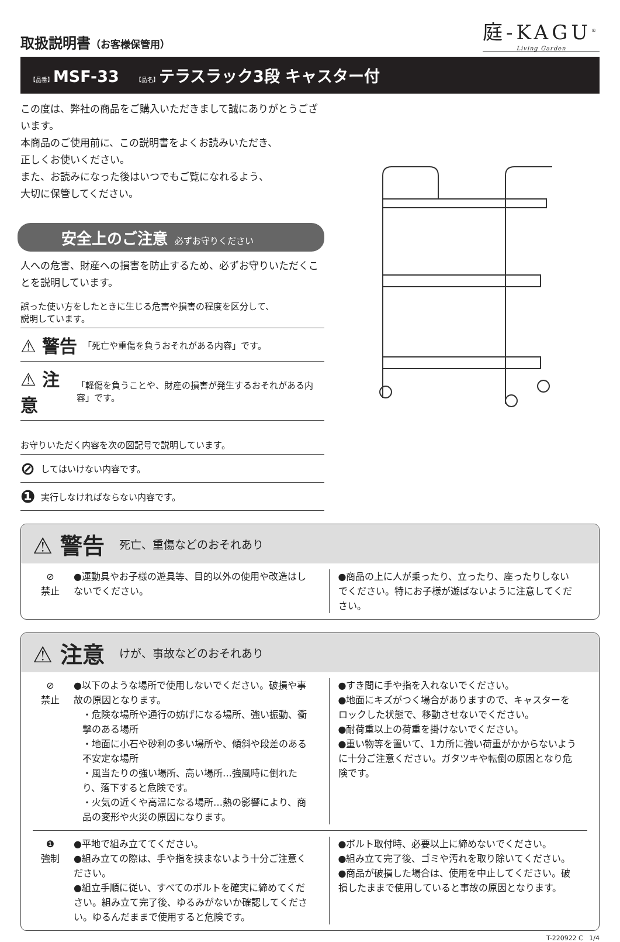取扱説明書（お客様保管用）
庭-KAGU<sup>®</sup>
Living Garden
【品番】MSF-33 【品名】テラスラック3段 キャスター付
この度は、弊社の商品をご購入いただきまして誠にありがとうございます。
本商品のご使用前に、この説明書をよくお読みいただき、
正しくお使いください。
また、お読みになった後はいつでもご覧になれるよう、
大切に保管してください。
安全上のご注意 必ずお守りください
人への危害、財産への損害を防止するため、必ずお守りいただくことを説明しています。
誤った使い方をしたときに生じる危害や損害の程度を区分して、
説明しています。
⚠ 警告 「死亡や重傷を負うおそれがある内容」です。
⚠ 注意 「軽傷を負うことや、財産の損害が発生するおそれがある内容」です。
お守りいただく内容を次の図記号で説明しています。
⊘ してはいけない内容です。
❶ 実行しなければならない内容です。
⚠ 警告 死亡、重傷などのおそれあり
⊘
禁止
●運動具やお子様の遊具等、目的以外の使用や改造はしないでください。
●商品の上に人が乗ったり、立ったり、座ったりしないでください。特にお子様が遊ばないように注意してください。
⚠ 注意 けが、事故などのおそれあり
⊘
禁止
●以下のような場所で使用しないでください。破損や事故の原因となります。
・危険な場所や通行の妨げになる場所、強い振動、衝撃のある場所
・地面に小石や砂利の多い場所や、傾斜や段差のある不安定な場所
・風当たりの強い場所、高い場所…強風時に倒れたり、落下すると危険です。
・火気の近くや高温になる場所…熱の影響により、商品の変形や火災の原因になります。
●すき間に手や指を入れないでください。
●地面にキズがつく場合がありますので、キャスターをロックした状態で、移動させないでください。
●耐荷重以上の荷重を掛けないでください。
●重い物等を置いて、1カ所に強い荷重がかからないように十分ご注意ください。ガタツキや転倒の原因となり危険です。
❶
強制
●平地で組み立ててください。
●組み立ての際は、手や指を挟まないよう十分ご注意ください。
●組立手順に従い、すべてのボルトを確実に締めてください。組み立て完了後、ゆるみがないか確認してください。ゆるんだままで使用すると危険です。
●ボルト取付時、必要以上に締めないでください。
●組み立て完了後、ゴミや汚れを取り除いてください。
●商品が破損した場合は、使用を中止してください。破損したままで使用していると事故の原因となります。
T-220922 C 1/4